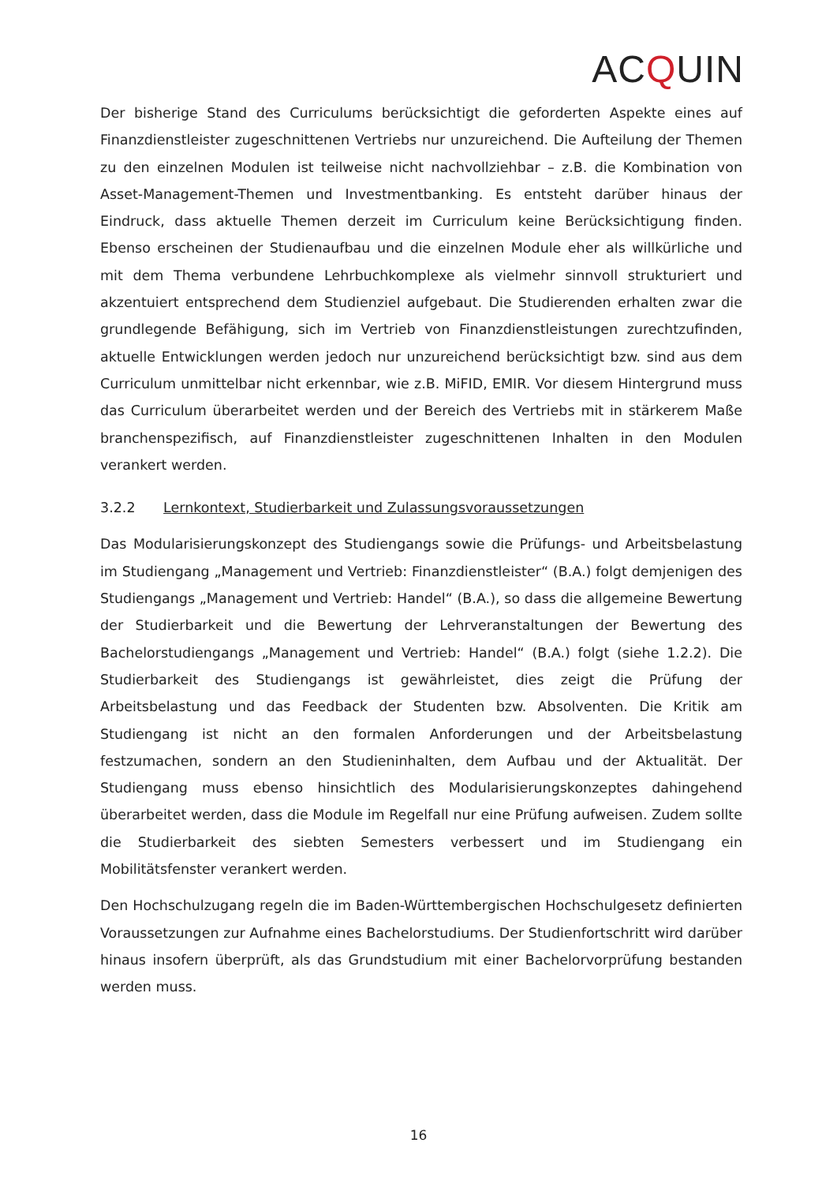ACQUIN
Der bisherige Stand des Curriculums berücksichtigt die geforderten Aspekte eines auf Finanzdienstleister zugeschnittenen Vertriebs nur unzureichend. Die Aufteilung der Themen zu den einzelnen Modulen ist teilweise nicht nachvollziehbar – z.B. die Kombination von Asset-Management-Themen und Investmentbanking. Es entsteht darüber hinaus der Eindruck, dass aktuelle Themen derzeit im Curriculum keine Berücksichtigung finden. Ebenso erscheinen der Studienaufbau und die einzelnen Module eher als willkürliche und mit dem Thema verbundene Lehrbuchkomplexe als vielmehr sinnvoll strukturiert und akzentuiert entsprechend dem Studienziel aufgebaut. Die Studierenden erhalten zwar die grundlegende Befähigung, sich im Vertrieb von Finanzdienstleistungen zurechtzufinden, aktuelle Entwicklungen werden jedoch nur unzureichend berücksichtigt bzw. sind aus dem Curriculum unmittelbar nicht erkennbar, wie z.B. MiFID, EMIR. Vor diesem Hintergrund muss das Curriculum überarbeitet werden und der Bereich des Vertriebs mit in stärkerem Maße branchenspezifisch, auf Finanzdienstleister zugeschnittenen Inhalten in den Modulen verankert werden.
3.2.2 Lernkontext, Studierbarkeit und Zulassungsvoraussetzungen
Das Modularisierungskonzept des Studiengangs sowie die Prüfungs- und Arbeitsbelastung im Studiengang „Management und Vertrieb: Finanzdienstleister“ (B.A.) folgt demjenigen des Studiengangs „Management und Vertrieb: Handel“ (B.A.), so dass die allgemeine Bewertung der Studierbarkeit und die Bewertung der Lehrveranstaltungen der Bewertung des Bachelorstudiengangs „Management und Vertrieb: Handel“ (B.A.) folgt (siehe 1.2.2). Die Studierbarkeit des Studiengangs ist gewährleistet, dies zeigt die Prüfung der Arbeitsbelastung und das Feedback der Studenten bzw. Absolventen. Die Kritik am Studiengang ist nicht an den formalen Anforderungen und der Arbeitsbelastung festzumachen, sondern an den Studieninhalten, dem Aufbau und der Aktualität. Der Studiengang muss ebenso hinsichtlich des Modularisierungskonzeptes dahingehend überarbeitet werden, dass die Module im Regelfall nur eine Prüfung aufweisen. Zudem sollte die Studierbarkeit des siebten Semesters verbessert und im Studiengang ein Mobilitätsfenster verankert werden.
Den Hochschulzugang regeln die im Baden-Württembergischen Hochschulgesetz definierten Voraussetzungen zur Aufnahme eines Bachelorstudiums. Der Studienfortschritt wird darüber hinaus insofern überprüft, als das Grundstudium mit einer Bachelorvorprüfung bestanden werden muss.
16